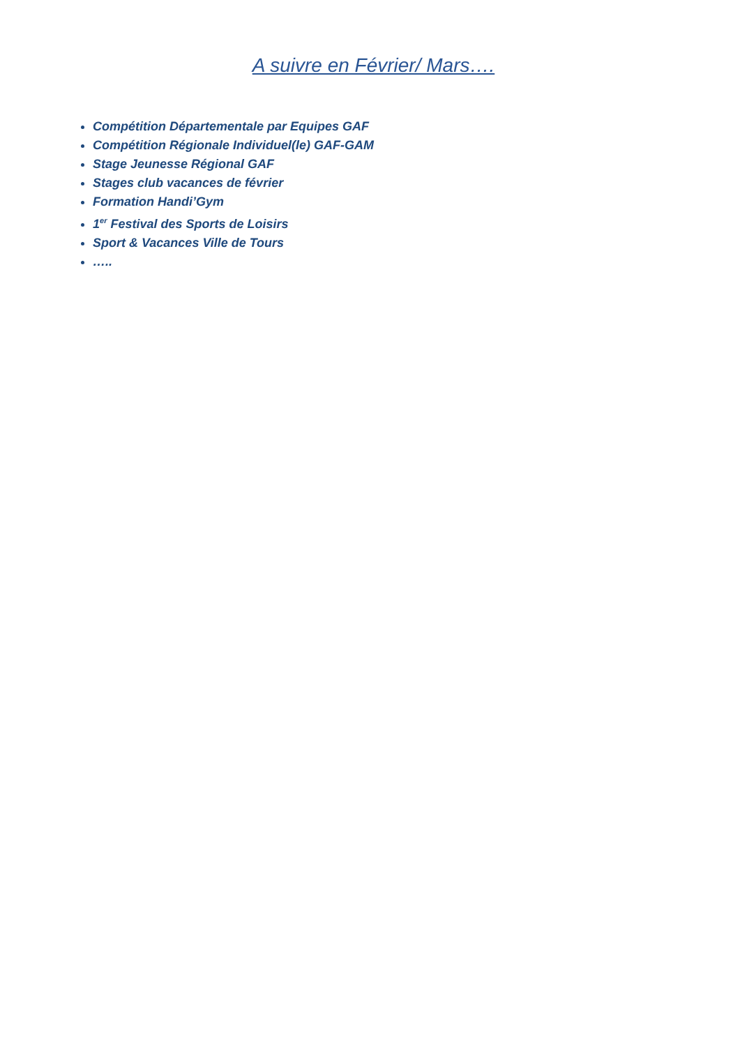A suivre en Février/ Mars….
Compétition Départementale par Equipes GAF
Compétition Régionale Individuel(le) GAF-GAM
Stage Jeunesse Régional GAF
Stages club vacances de février
Formation Handi’Gym
1<sup>er</sup> Festival des Sports de Loisirs
Sport & Vacances Ville de Tours
…..